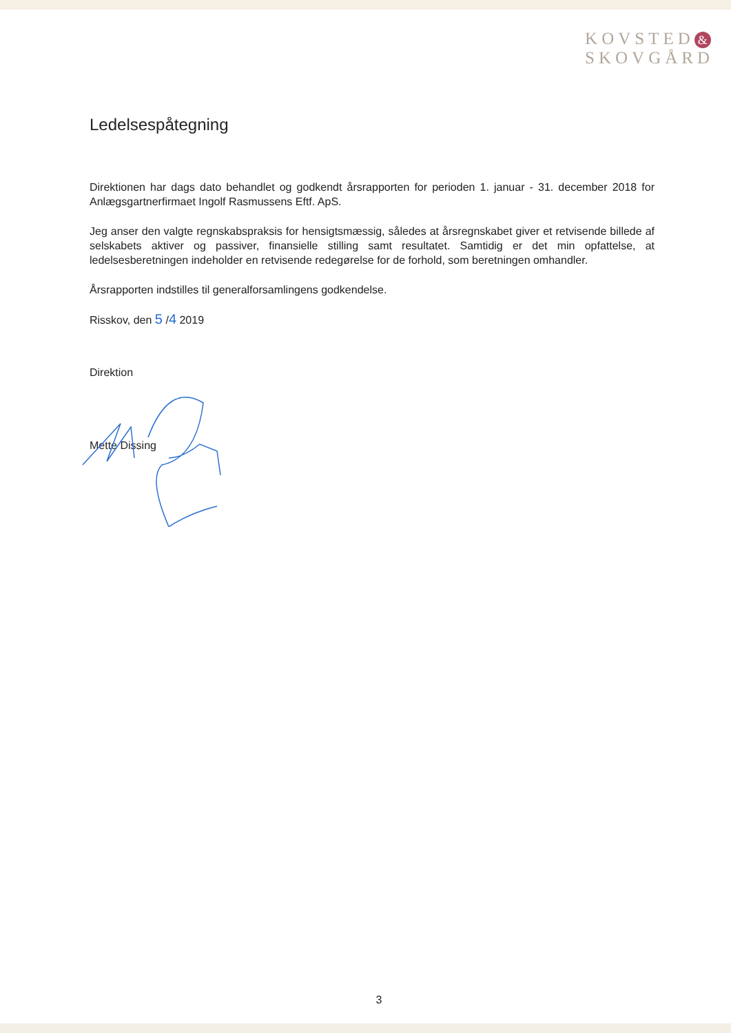KOVSTED &
SKOVGÅRD
Ledelsespåtegning
Direktionen har dags dato behandlet og godkendt årsrapporten for perioden 1. januar - 31. december 2018 for Anlægsgartnerfirmaet Ingolf Rasmussens Eftf. ApS.
Jeg anser den valgte regnskabspraksis for hensigtsmæssig, således at årsregnskabet giver et retvisende billede af selskabets aktiver og passiver, finansielle stilling samt resultatet. Samtidig er det min opfattelse, at ledelsesberetningen indeholder en retvisende redegørelse for de forhold, som beretningen omhandler.
Årsrapporten indstilles til generalforsamlingens godkendelse.
Risskov, den 5 /4 2019
Direktion
Mette Dissing
3